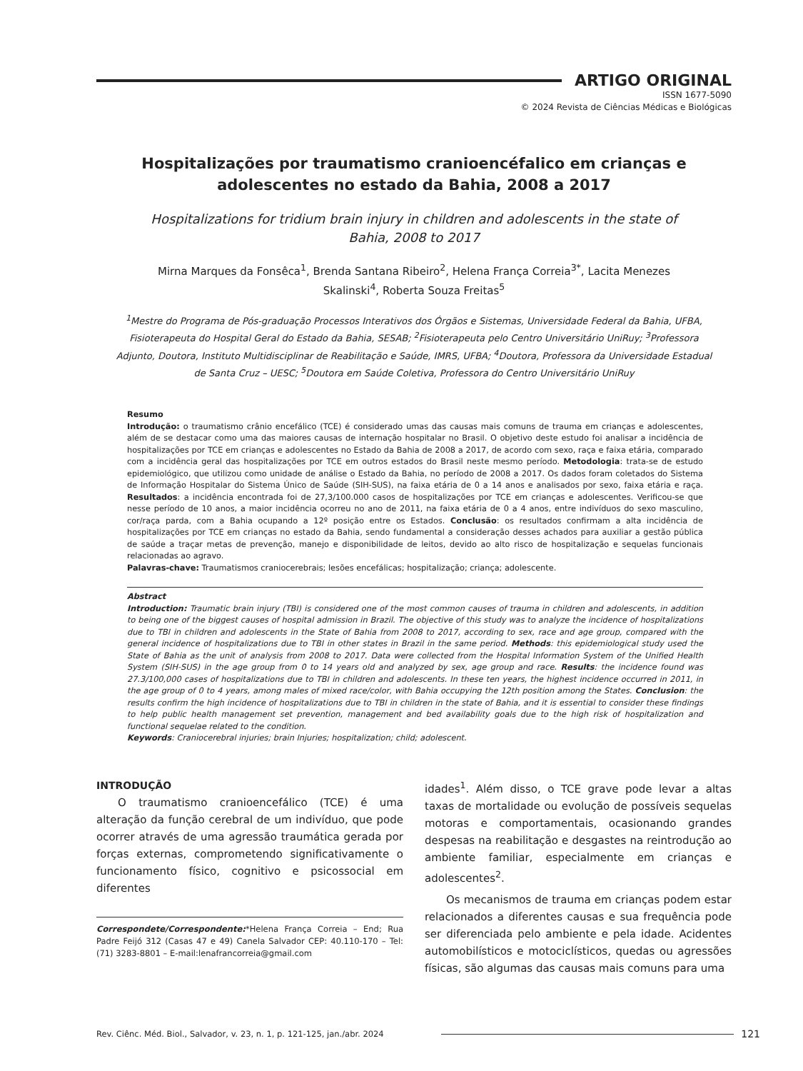ARTIGO ORIGINAL
ISSN 1677-5090
© 2024 Revista de Ciências Médicas e Biológicas
Hospitalizações por traumatismo cranioencéfalico em crianças e adolescentes no estado da Bahia, 2008 a 2017
Hospitalizations for tridium brain injury in children and adolescents in the state of Bahia, 2008 to 2017
Mirna Marques da Fonsêca<sup>1</sup>, Brenda Santana Ribeiro<sup>2</sup>, Helena França Correia<sup>3*</sup>, Lacita Menezes Skalinski<sup>4</sup>, Roberta Souza Freitas<sup>5</sup>
<sup>1</sup> Mestre do Programa de Pós-graduação Processos Interativos dos Órgãos e Sistemas, Universidade Federal da Bahia, UFBA, Fisioterapeuta do Hospital Geral do Estado da Bahia, SESAB; <sup>2</sup>Fisioterapeuta pelo Centro Universitário UniRuy; <sup>3</sup>Professora Adjunto, Doutora, Instituto Multidisciplinar de Reabilitação e Saúde, IMRS, UFBA; <sup>4</sup>Doutora, Professora da Universidade Estadual de Santa Cruz – UESC; <sup>5</sup>Doutora em Saúde Coletiva, Professora do Centro Universitário UniRuy
Resumo
Introdução: o traumatismo crânio encefálico (TCE) é considerado umas das causas mais comuns de trauma em crianças e adolescentes, além de se destacar como uma das maiores causas de internação hospitalar no Brasil. O objetivo deste estudo foi analisar a incidência de hospitalizações por TCE em crianças e adolescentes no Estado da Bahia de 2008 a 2017, de acordo com sexo, raça e faixa etária, comparado com a incidência geral das hospitalizações por TCE em outros estados do Brasil neste mesmo período. Metodologia: trata-se de estudo epidemiológico, que utilizou como unidade de análise o Estado da Bahia, no período de 2008 a 2017. Os dados foram coletados do Sistema de Informação Hospitalar do Sistema Único de Saúde (SIH-SUS), na faixa etária de 0 a 14 anos e analisados por sexo, faixa etária e raça. Resultados: a incidência encontrada foi de 27,3/100.000 casos de hospitalizações por TCE em crianças e adolescentes. Verificou-se que nesse período de 10 anos, a maior incidência ocorreu no ano de 2011, na faixa etária de 0 a 4 anos, entre indivíduos do sexo masculino, cor/raça parda, com a Bahia ocupando a 12º posição entre os Estados. Conclusão: os resultados confirmam a alta incidência de hospitalizações por TCE em crianças no estado da Bahia, sendo fundamental a consideração desses achados para auxiliar a gestão pública de saúde a traçar metas de prevenção, manejo e disponibilidade de leitos, devido ao alto risco de hospitalização e sequelas funcionais relacionadas ao agravo.
Palavras-chave: Traumatismos craniocerebrais; lesões encefálicas; hospitalização; criança; adolescente.
Abstract
Introduction: Traumatic brain injury (TBI) is considered one of the most common causes of trauma in children and adolescents, in addition to being one of the biggest causes of hospital admission in Brazil. The objective of this study was to analyze the incidence of hospitalizations due to TBI in children and adolescents in the State of Bahia from 2008 to 2017, according to sex, race and age group, compared with the general incidence of hospitalizations due to TBI in other states in Brazil in the same period. Methods: this epidemiological study used the State of Bahia as the unit of analysis from 2008 to 2017. Data were collected from the Hospital Information System of the Unified Health System (SIH-SUS) in the age group from 0 to 14 years old and analyzed by sex, age group and race. Results: the incidence found was 27.3/100,000 cases of hospitalizations due to TBI in children and adolescents. In these ten years, the highest incidence occurred in 2011, in the age group of 0 to 4 years, among males of mixed race/color, with Bahia occupying the 12th position among the States. Conclusion: the results confirm the high incidence of hospitalizations due to TBI in children in the state of Bahia, and it is essential to consider these findings to help public health management set prevention, management and bed availability goals due to the high risk of hospitalization and functional sequelae related to the condition.
Keywords: Craniocerebral injuries; brain Injuries; hospitalization; child; adolescent.
INTRODUÇÃO
O traumatismo cranioencefálico (TCE) é uma alteração da função cerebral de um indivíduo, que pode ocorrer através de uma agressão traumática gerada por forças externas, comprometendo significativamente o funcionamento físico, cognitivo e psicossocial em diferentes
Correspondete/Correspondente:*Helena França Correia – End; Rua Padre Feijó 312 (Casas 47 e 49) Canela Salvador CEP: 40.110-170 – Tel: (71) 3283-8801 – E-mail:lenafrancorreia@gmail.com
idades<sup>1</sup>. Além disso, o TCE grave pode levar a altas taxas de mortalidade ou evolução de possíveis sequelas motoras e comportamentais, ocasionando grandes despesas na reabilitação e desgastes na reintrodução ao ambiente familiar, especialmente em crianças e adolescentes<sup>2</sup>.
Os mecanismos de trauma em crianças podem estar relacionados a diferentes causas e sua frequência pode ser diferenciada pelo ambiente e pela idade. Acidentes automobilísticos e motociclísticos, quedas ou agressões físicas, são algumas das causas mais comuns para uma
Rev. Ciênc. Méd. Biol., Salvador, v. 23, n. 1, p. 121-125, jan./abr. 2024
121